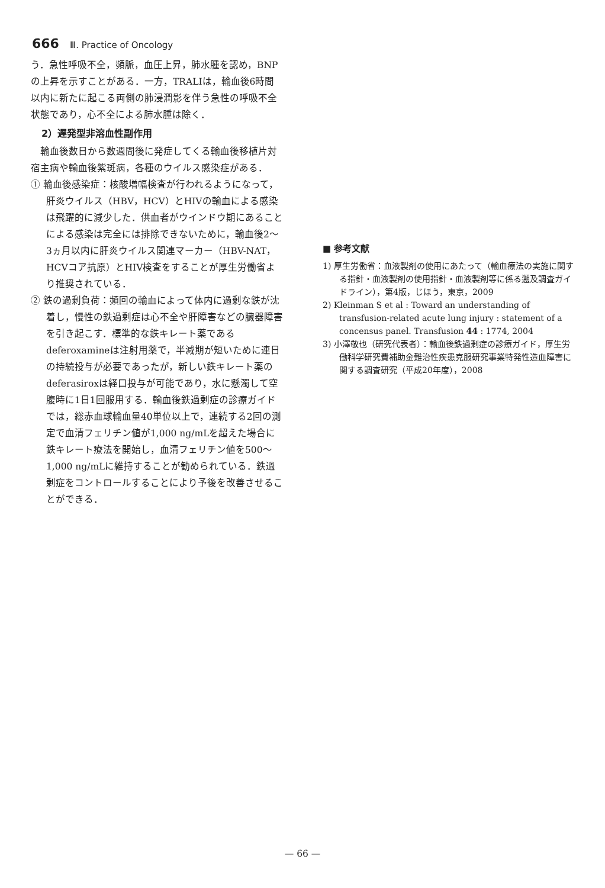666 Ⅲ. Practice of Oncology
う．急性呼吸不全，頻脈，血圧上昇，肺水腫を認め，BNPの上昇を示すことがある．一方，TRALIは，輸血後6時間以内に新たに起こる両側の肺浸潤影を伴う急性の呼吸不全状態であり，心不全による肺水腫は除く．
2）遅発型非溶血性副作用
　輸血後数日から数週間後に発症してくる輸血後移植片対宿主病や輸血後紫斑病，各種のウイルス感染症がある．
① 輸血後感染症：核酸増幅検査が行われるようになって，肝炎ウイルス（HBV，HCV）とHIVの輸血による感染は飛躍的に減少した．供血者がウインドウ期にあることによる感染は完全には排除できないために，輸血後2～3ヵ月以内に肝炎ウイルス関連マーカー（HBV-NAT，HCVコア抗原）とHIV検査をすることが厚生労働省より推奨されている．
② 鉄の過剰負荷：頻回の輸血によって体内に過剰な鉄が沈着し，慢性の鉄過剰症は心不全や肝障害などの臓器障害を引き起こす．標準的な鉄キレート薬であるdeferoxamineは注射用薬で，半減期が短いために連日の持続投与が必要であったが，新しい鉄キレート薬のdeferasiroxは経口投与が可能であり，水に懸濁して空腹時に1日1回服用する．輸血後鉄過剰症の診療ガイドでは，総赤血球輸血量40単位以上で，連続する2回の測定で血清フェリチン値が1,000 ng/mLを超えた場合に鉄キレート療法を開始し，血清フェリチン値を500～1,000 ng/mLに維持することが勧められている．鉄過剰症をコントロールすることにより予後を改善させることができる．
■ 参考文献
1) 厚生労働省：血液製剤の使用にあたって（輸血療法の実施に関する指針・血液製剤の使用指針・血液製剤等に係る遡及調査ガイドライン），第4版，じほう，東京，2009
2) Kleinman S et al : Toward an understanding of transfusion-related acute lung injury : statement of a concensus panel. Transfusion 44 : 1774, 2004
3) 小澤敬也（研究代表者）：輸血後鉄過剰症の診療ガイド，厚生労働科学研究費補助金難治性疾患克服研究事業特発性造血障害に関する調査研究（平成20年度），2008
— 66 —